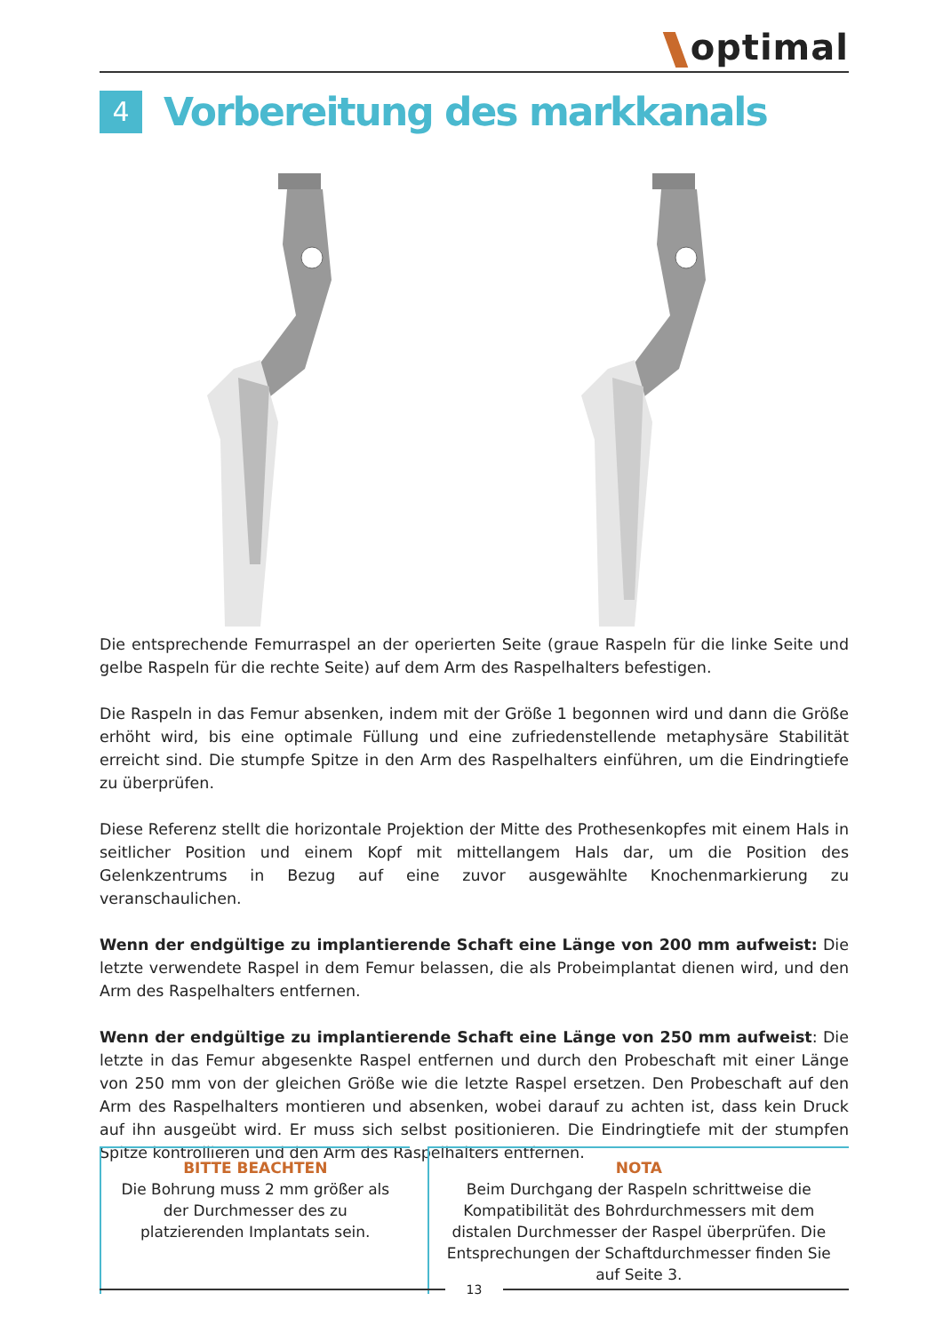optimal
4
Vorbereitung des markkanals
Die entsprechende Femurraspel an der operierten Seite (graue Raspeln für die linke Seite und gelbe Raspeln für die rechte Seite) auf dem Arm des Raspelhalters befestigen.
Die Raspeln in das Femur absenken, indem mit der Größe 1 begonnen wird und dann die Größe erhöht wird, bis eine optimale Füllung und eine zufriedenstellende metaphysäre Stabilität erreicht sind. Die stumpfe Spitze in den Arm des Raspelhalters einführen, um die Eindringtiefe zu überprüfen.
Diese Referenz stellt die horizontale Projektion der Mitte des Prothesenkopfes mit einem Hals in seitlicher Position und einem Kopf mit mittellangem Hals dar, um die Position des Gelenkzentrums in Bezug auf eine zuvor ausgewählte Knochenmarkierung zu veranschaulichen.
Wenn der endgültige zu implantierende Schaft eine Länge von 200 mm aufweist: Die letzte verwendete Raspel in dem Femur belassen, die als Probeimplantat dienen wird, und den Arm des Raspelhalters entfernen.
Wenn der endgültige zu implantierende Schaft eine Länge von 250 mm aufweist: Die letzte in das Femur abgesenkte Raspel entfernen und durch den Probeschaft mit einer Länge von 250 mm von der gleichen Größe wie die letzte Raspel ersetzen. Den Probeschaft auf den Arm des Raspelhalters montieren und absenken, wobei darauf zu achten ist, dass kein Druck auf ihn ausgeübt wird. Er muss sich selbst positionieren. Die Eindringtiefe mit der stumpfen Spitze kontrollieren und den Arm des Raspelhalters entfernen.
BITTE BEACHTEN
Die Bohrung muss 2 mm größer als der Durchmesser des zu platzierenden Implantats sein.
NOTA
Beim Durchgang der Raspeln schrittweise die Kompatibilität des Bohrdurchmessers mit dem distalen Durchmesser der Raspel überprüfen. Die Entsprechungen der Schaftdurchmesser finden Sie auf Seite 3.
13